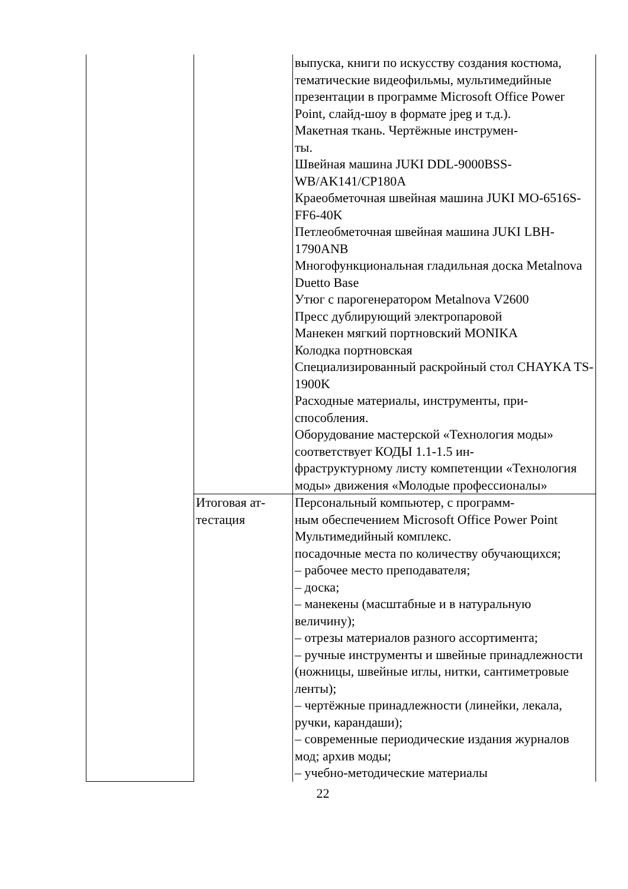| | | выпуска, книги по искусству создания костюма, тематические видеофильмы, мультимедийные презентации в программе Microsoft Office Power Point, слайд-шоу в формате jpeg и т.д.). Макетная ткань. Чертёжные инструмен- ты. Швейная машина JUKI DDL-9000BSS-WB/AK141/CP180A Краеобметочная швейная машина JUKI MO-6516S-FF6-40K Петлеобметочная швейная машина JUKI LBH-1790ANB Многофункциональная гладильная доска Metalnova Duetto Base Утюг с парогенератором Metalnova V2600 Пресс дублирующий электропаровой Манекен мягкий портновский MONIKA Колодка портновская Специализированный раскройный стол CHAYKA TS-1900K Расходные материалы, инструменты, при- способления. Оборудование мастерской «Технология моды» соответствует КОДЫ 1.1-1.5 ин- фраструктурному листу компетенции «Технология моды» движения «Молодые профессионалы» |
| | Итоговая ат- тестация | Персональный компьютер, с программ- ным обеспечением Microsoft Office Power Point Мультимедийный комплекс. посадочные места по количеству обучающихся; – рабочее место преподавателя; – доска; – манекены (масштабные и в натуральную величину); – отрезы материалов разного ассортимента; – ручные инструменты и швейные принадлежности (ножницы, швейные иглы, нитки, сантиметровые ленты); – чертёжные принадлежности (линейки, лекала, ручки, карандаши); – современные периодические издания журналов мод; архив моды; – учебно-методические материалы |
22